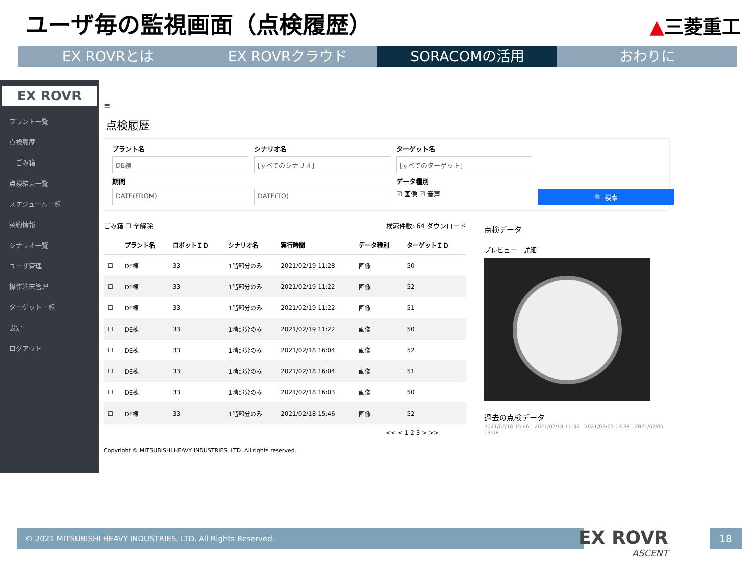ユーザ毎の監視画面（点検履歴） ▲三菱重工
EX ROVRとは EX ROVRクラウド SORACOMの活用 おわりに
EX ROVR
プラント一覧
点検履歴
　ごみ箱
点検結果一覧
スケジュール一覧
契約情報
シナリオ一覧
ユーザ管理
操作端末管理
ターゲット一覧
設定
ログアウト
≡
点検履歴
プラント名 シナリオ名 ターゲット名
DE棟
[すべてのシナリオ]
[すべてのターゲット]
期間 データ種別
DATE(FROM)
DATE(TO)
☑ 画像 ☑ 音声
🔍 検索
ごみ箱 ☐ 全解除 検索件数: 64 ダウンロード
| | プラント名 | ロボットＩＤ | シナリオ名 | 実行時間 | データ種別 | ターゲットＩＤ |
| --- | --- | --- | --- | --- | --- | --- |
| ☐ | DE棟 | 33 | 1階部分のみ | 2021/02/19 11:28 | 画像 | 50 |
| ☐ | DE棟 | 33 | 1階部分のみ | 2021/02/19 11:22 | 画像 | 52 |
| ☐ | DE棟 | 33 | 1階部分のみ | 2021/02/19 11:22 | 画像 | 51 |
| ☐ | DE棟 | 33 | 1階部分のみ | 2021/02/19 11:22 | 画像 | 50 |
| ☐ | DE棟 | 33 | 1階部分のみ | 2021/02/18 16:04 | 画像 | 52 |
| ☐ | DE棟 | 33 | 1階部分のみ | 2021/02/18 16:04 | 画像 | 51 |
| ☐ | DE棟 | 33 | 1階部分のみ | 2021/02/18 16:03 | 画像 | 50 |
| ☐ | DE棟 | 33 | 1階部分のみ | 2021/02/18 15:46 | 画像 | 52 |
<< < 1 2 3 > >>
Copyright © MITSUBISHI HEAVY INDUSTRIES, LTD. All rights reserved.
点検データ
プレビュー　詳細
過去の点検データ
2021/02/18 15:46　2021/02/18 11:36　2021/02/05 13:38　2021/02/05 13:08
© 2021 MITSUBISHI HEAVY INDUSTRIES, LTD. All Rights Reserved.
EX ROVR
ASCENT
18